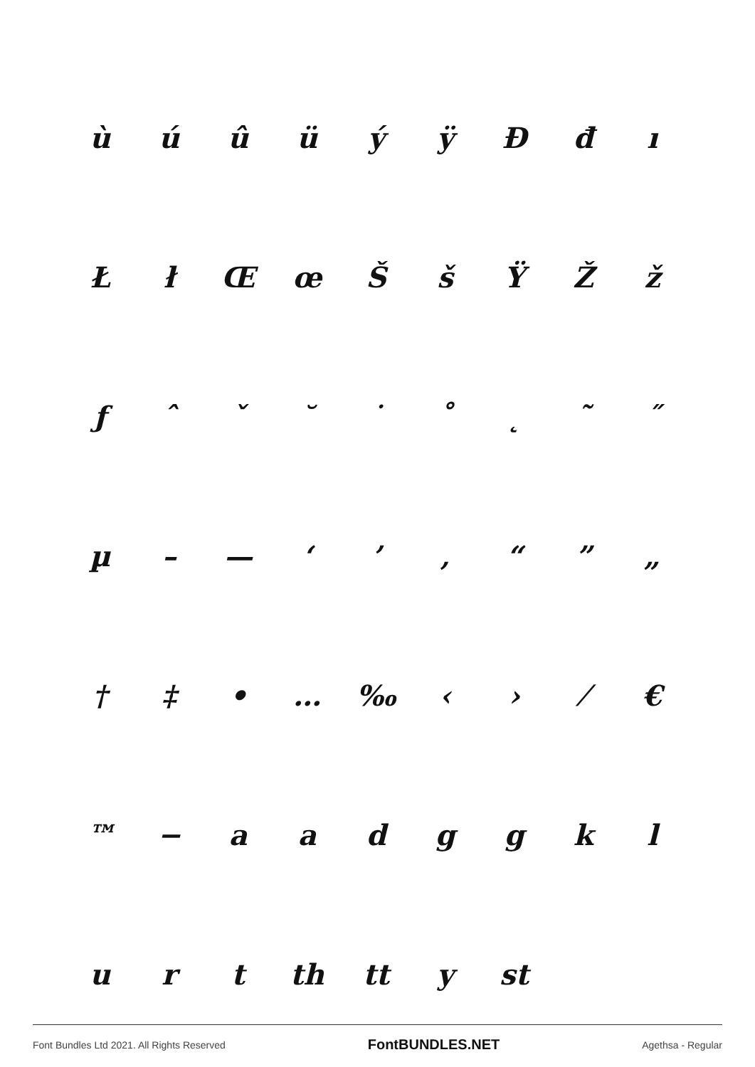| ù | ú | û | ü | ý | ÿ | Đ | đ | ı |
| Ł | ł | Œ | œ | Š | š | Ÿ | Ž | ž |
| ƒ | ˆ | ˇ | ˘ | ˙ | ˚ | ˛ | ˜ | ˝ |
| µ | – | — | ‘ | ’ | ‚ | “ | ” | „ |
| † | ‡ | • | … | ‰ | ‹ | › | ⁄ | € |
| ™ | − | a | a | d | g | g | k | l |
| u | r | t | th | tt | y | st | | |
Font Bundles Ltd 2021. All Rights Reserved FontBUNDLES.NET Agethsa - Regular